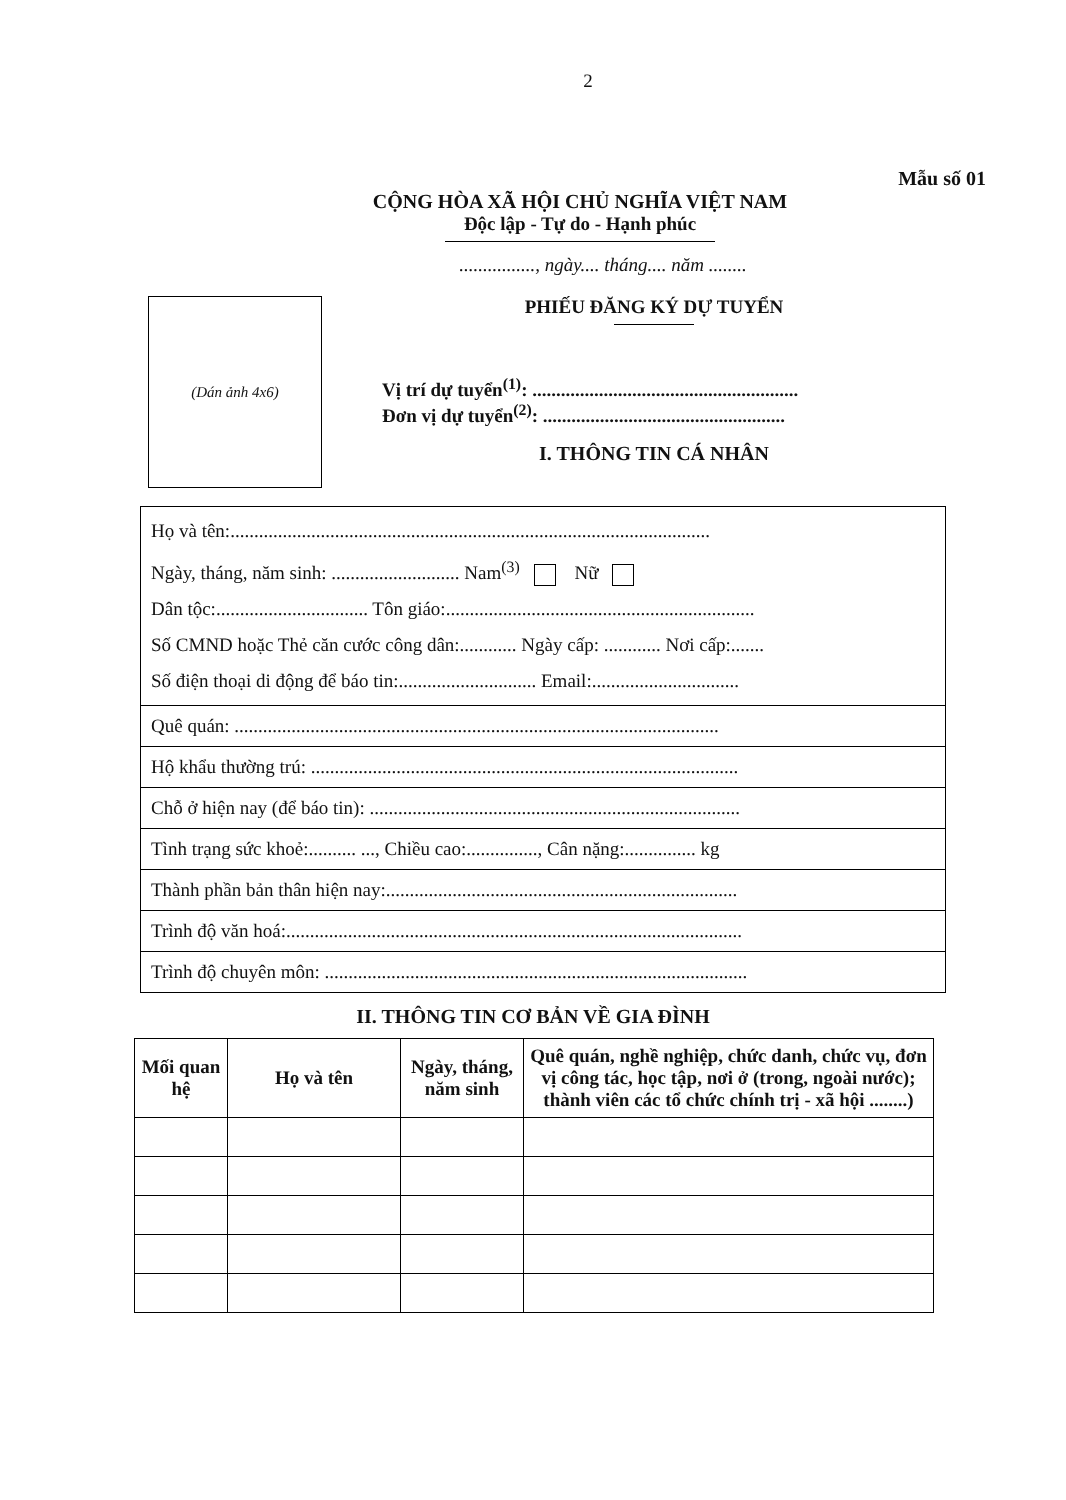2
Mẫu số 01
CỘNG HÒA XÃ HỘI CHỦ NGHĨA VIỆT NAM
Độc lập - Tự do - Hạnh phúc
................, ngày.... tháng.... năm ........
(Dán ảnh 4x6)
PHIẾU ĐĂNG KÝ DỰ TUYỂN
Vị trí dự tuyển<sup>(1)</sup>: ........................................................
Đơn vị dự tuyển<sup>(2)</sup>: ...................................................
I. THÔNG TIN CÁ NHÂN
Họ và tên:.....................................................................................................
Ngày, tháng, năm sinh: ........................... Nam<sup>(3)</sup> Nữ
Dân tộc:................................ Tôn giáo:.................................................................
Số CMND hoặc Thẻ căn cước công dân:............ Ngày cấp: ............ Nơi cấp:.......
Số điện thoại di động để báo tin:............................. Email:...............................
Quê quán: ......................................................................................................
Hộ khẩu thường trú: ..........................................................................................
Chỗ ở hiện nay (để báo tin): ..............................................................................
Tình trạng sức khoẻ:.......... ..., Chiều cao:..............., Cân nặng:............... kg
Thành phần bản thân hiện nay:..........................................................................
Trình độ văn hoá:................................................................................................
Trình độ chuyên môn: .........................................................................................
II. THÔNG TIN CƠ BẢN VỀ GIA ĐÌNH
| Mối quan hệ | Họ và tên | Ngày, tháng, năm sinh | Quê quán, nghề nghiệp, chức danh, chức vụ, đơn vị công tác, học tập, nơi ở (trong, ngoài nước); thành viên các tổ chức chính trị - xã hội ........) |
| --- | --- | --- | --- |